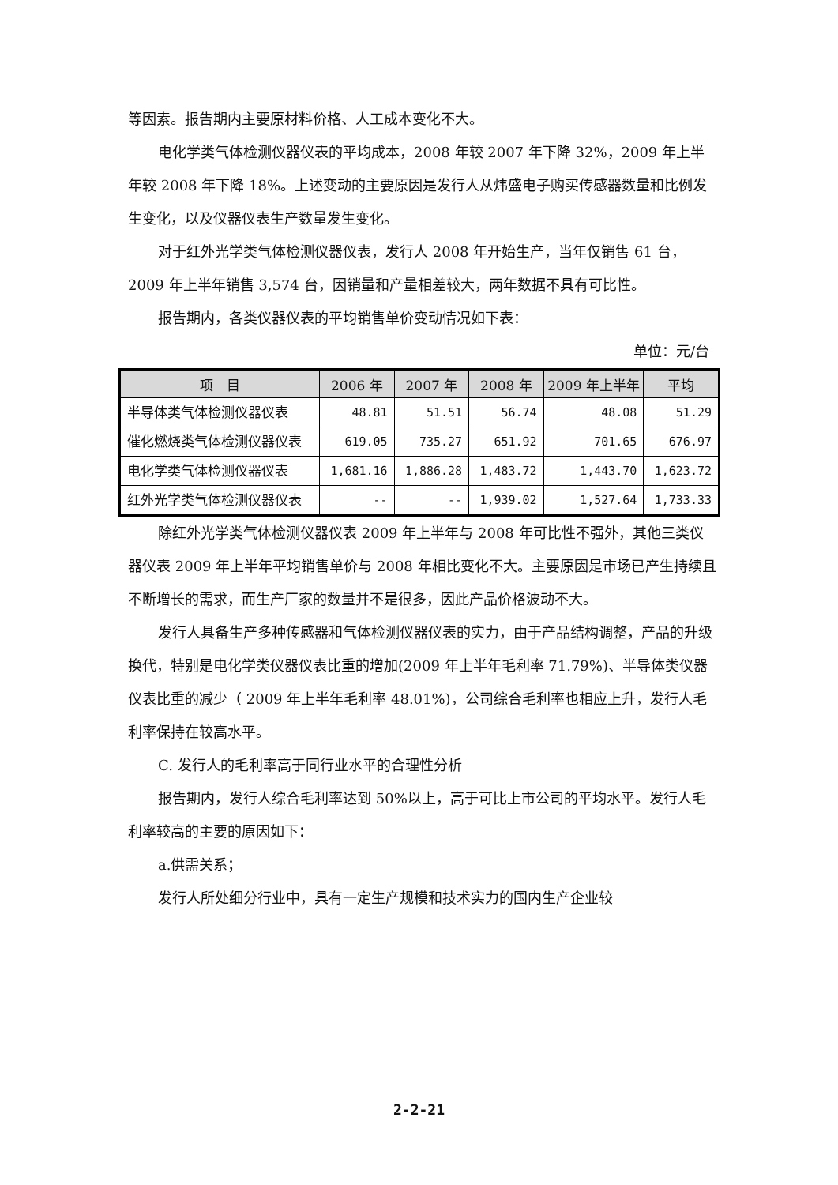等因素。报告期内主要原材料价格、人工成本变化不大。
电化学类气体检测仪器仪表的平均成本，2008 年较 2007 年下降 32%，2009 年上半年较 2008 年下降 18%。上述变动的主要原因是发行人从炜盛电子购买传感器数量和比例发生变化，以及仪器仪表生产数量发生变化。
对于红外光学类气体检测仪器仪表，发行人 2008 年开始生产，当年仅销售 61 台，2009 年上半年销售 3,574 台，因销量和产量相差较大，两年数据不具有可比性。
报告期内，各类仪器仪表的平均销售单价变动情况如下表：
单位：元/台
| 项 目 | 2006 年 | 2007 年 | 2008 年 | 2009 年上半年 | 平均 |
| --- | --- | --- | --- | --- | --- |
| 半导体类气体检测仪器仪表 | 48.81 | 51.51 | 56.74 | 48.08 | 51.29 |
| 催化燃烧类气体检测仪器仪表 | 619.05 | 735.27 | 651.92 | 701.65 | 676.97 |
| 电化学类气体检测仪器仪表 | 1,681.16 | 1,886.28 | 1,483.72 | 1,443.70 | 1,623.72 |
| 红外光学类气体检测仪器仪表 | -- | -- | 1,939.02 | 1,527.64 | 1,733.33 |
除红外光学类气体检测仪器仪表 2009 年上半年与 2008 年可比性不强外，其他三类仪器仪表 2009 年上半年平均销售单价与 2008 年相比变化不大。主要原因是市场已产生持续且不断增长的需求，而生产厂家的数量并不是很多，因此产品价格波动不大。
发行人具备生产多种传感器和气体检测仪器仪表的实力，由于产品结构调整，产品的升级换代，特别是电化学类仪器仪表比重的增加(2009 年上半年毛利率 71.79%)、半导体类仪器仪表比重的减少（ 2009 年上半年毛利率 48.01%)，公司综合毛利率也相应上升，发行人毛利率保持在较高水平。
C. 发行人的毛利率高于同行业水平的合理性分析
报告期内，发行人综合毛利率达到 50%以上，高于可比上市公司的平均水平。发行人毛利率较高的主要的原因如下：
a.供需关系；
发行人所处细分行业中，具有一定生产规模和技术实力的国内生产企业较
2-2-21